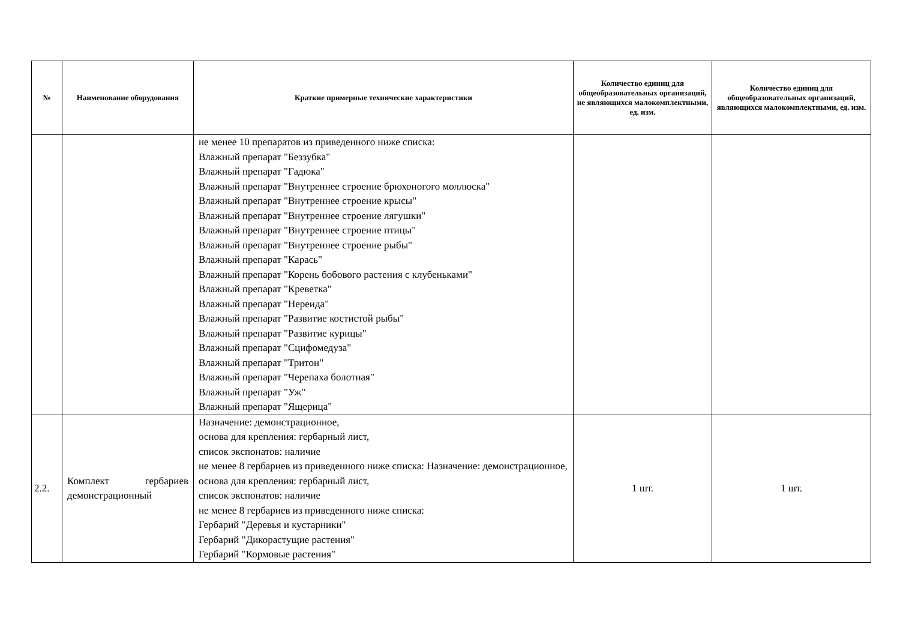| № | Наименование оборудования | Краткие примерные технические характеристики | Количество единиц для общеобразовательных организаций, не являющихся малокомплектными, ед. изм. | Количество единиц для общеобразовательных организаций, являющихся малокомплектными, ед. изм. |
| --- | --- | --- | --- | --- |
| | | не менее 10 препаратов из приведенного ниже списка: Влажный препарат "Беззубка" Влажный препарат "Гадюка" Влажный препарат "Внутреннее строение брюхоногого моллюска" Влажный препарат "Внутреннее строение крысы" Влажный препарат "Внутреннее строение лягушки" Влажный препарат "Внутреннее строение птицы" Влажный препарат "Внутреннее строение рыбы" Влажный препарат "Карась" Влажный препарат "Корень бобового растения с клубеньками" Влажный препарат "Креветка" Влажный препарат "Нереида" Влажный препарат "Развитие костистой рыбы" Влажный препарат "Развитие курицы" Влажный препарат "Сцифомедуза" Влажный препарат "Тритон" Влажный препарат "Черепаха болотная" Влажный препарат "Уж" Влажный препарат "Ящерица" | | |
| 2.2. | Комплект гербариев демонстрационный | Назначение: демонстрационное, основа для крепления: гербарный лист, список экспонатов: наличие не менее 8 гербариев из приведенного ниже списка: Назначение: демонстрационное, основа для крепления: гербарный лист, список экспонатов: наличие не менее 8 гербариев из приведенного ниже списка: Гербарий "Деревья и кустарники" Гербарий "Дикорастущие растения" Гербарий "Кормовые растения" | 1 шт. | 1 шт. |